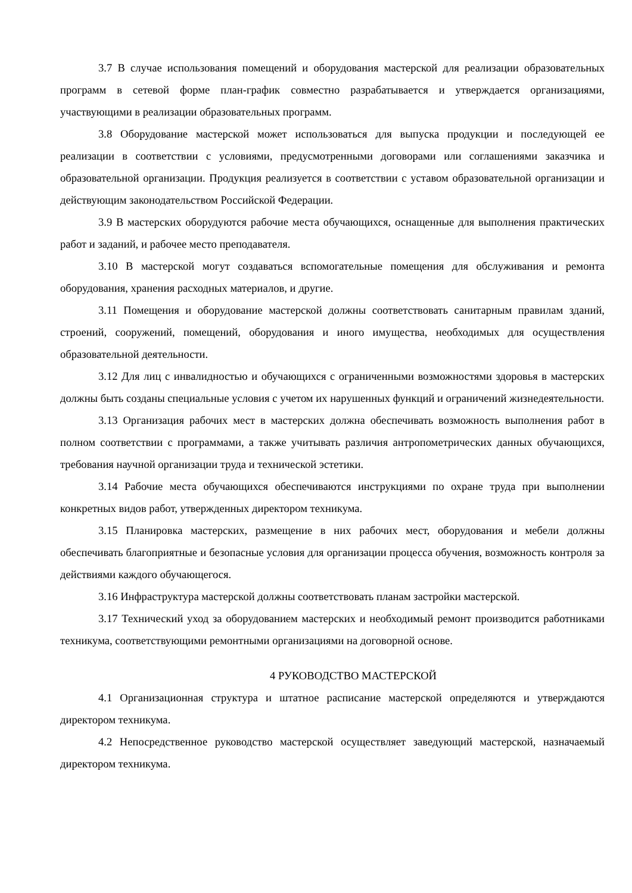3.7 В случае использования помещений и оборудования мастерской для реализации образовательных программ в сетевой форме план-график совместно разрабатывается и утверждается организациями, участвующими в реализации образовательных программ.
3.8 Оборудование мастерской может использоваться для выпуска продукции и последующей ее реализации в соответствии с условиями, предусмотренными договорами или соглашениями заказчика и образовательной организации. Продукция реализуется в соответствии с уставом образовательной организации и действующим законодательством Российской Федерации.
3.9 В мастерских оборудуются рабочие места обучающихся, оснащенные для выполнения практических работ и заданий, и рабочее место преподавателя.
3.10 В мастерской могут создаваться вспомогательные помещения для обслуживания и ремонта оборудования, хранения расходных материалов, и другие.
3.11 Помещения и оборудование мастерской должны соответствовать санитарным правилам зданий, строений, сооружений, помещений, оборудования и иного имущества, необходимых для осуществления образовательной деятельности.
3.12 Для лиц с инвалидностью и обучающихся с ограниченными возможностями здоровья в мастерских должны быть созданы специальные условия с учетом их нарушенных функций и ограничений жизнедеятельности.
3.13 Организация рабочих мест в мастерских должна обеспечивать возможность выполнения работ в полном соответствии с программами, а также учитывать различия антропометрических данных обучающихся, требования научной организации труда и технической эстетики.
3.14 Рабочие места обучающихся обеспечиваются инструкциями по охране труда при выполнении конкретных видов работ, утвержденных директором техникума.
3.15 Планировка мастерских, размещение в них рабочих мест, оборудования и мебели должны обеспечивать благоприятные и безопасные условия для организации процесса обучения, возможность контроля за действиями каждого обучающегося.
3.16 Инфраструктура мастерской должны соответствовать планам застройки мастерской.
3.17 Технический уход за оборудованием мастерских и необходимый ремонт производится работниками техникума, соответствующими ремонтными организациями на договорной основе.
4 РУКОВОДСТВО МАСТЕРСКОЙ
4.1 Организационная структура и штатное расписание мастерской определяются и утверждаются директором техникума.
4.2 Непосредственное руководство мастерской осуществляет заведующий мастерской, назначаемый директором техникума.